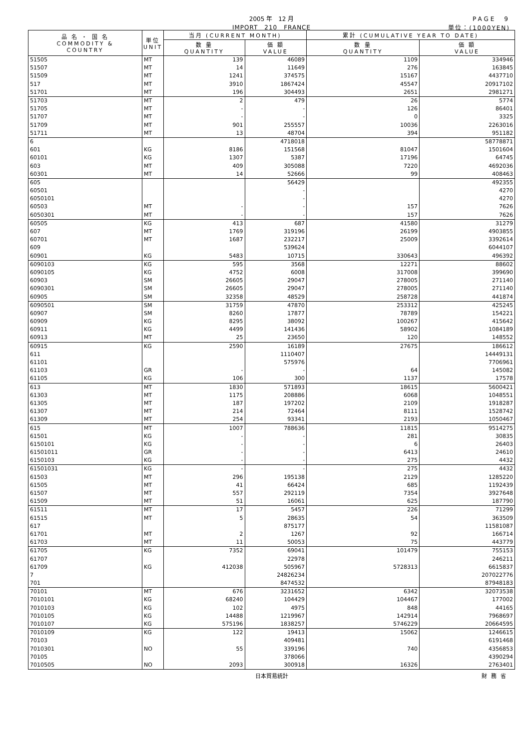2005 年　12 月
IMPORT　210　FRANCE
PAGE　9
単位：(1000YEN)
| 品 名 ・ 国 名 COMMODITY & COUNTRY | 単位 UNIT | 当月 (CURRENT MONTH) | | 累計 (CUMULATIVE YEAR TO DATE) | |
| --- | --- | --- | --- | --- | --- |
| | | 数 量 QUANTITY | 価 額 VALUE | 数 量 QUANTITY | 価 額 VALUE |
| 51505 | MT | 139 | 46089 | 1109 | 334946 |
| 51507 | MT | 14 | 11649 | 276 | 163845 |
| 51509 | MT | 1241 | 374575 | 15167 | 4437710 |
| 517 | MT | 3910 | 1867424 | 45547 | 20917102 |
| 51701 | MT | 196 | 304493 | 2651 | 2981271 |
| 51703 | MT | 2 | 479 | 26 | 5774 |
| 51705 | MT | - | - | 126 | 86401 |
| 51707 | MT | - | - | 0 | 3325 |
| 51709 | MT | 901 | 255557 | 10036 | 2263016 |
| 51711 | MT | 13 | 48704 | 394 | 951182 |
| 6 | | | 4718018 | | 58778871 |
| 601 | KG | 8186 | 151568 | 81047 | 1501604 |
| 60101 | KG | 1307 | 5387 | 17196 | 64745 |
| 603 | MT | 409 | 305088 | 7220 | 4692036 |
| 60301 | MT | 14 | 52666 | 99 | 408463 |
| 605 | | | 56429 | | 492355 |
| 60501 | | | - | | 4270 |
| 6050101 | | | - | | 4270 |
| 60503 | MT | - | - | 157 | 7626 |
| 6050301 | MT | - | - | 157 | 7626 |
| 60505 | KG | 413 | 687 | 41580 | 31279 |
| 607 | MT | 1769 | 319196 | 26199 | 4903855 |
| 60701 | MT | 1687 | 232217 | 25009 | 3392614 |
| 609 | | | 539624 | | 6044107 |
| 60901 | KG | 5483 | 10715 | 330643 | 496392 |
| 6090103 | KG | 595 | 3568 | 12271 | 88602 |
| 6090105 | KG | 4752 | 6008 | 317008 | 399690 |
| 60903 | SM | 26605 | 29047 | 278005 | 271140 |
| 6090301 | SM | 26605 | 29047 | 278005 | 271140 |
| 60905 | SM | 32358 | 48529 | 258728 | 441874 |
| 6090501 | SM | 31759 | 47870 | 253312 | 425245 |
| 60907 | SM | 8260 | 17877 | 78789 | 154221 |
| 60909 | KG | 8295 | 38092 | 100267 | 415642 |
| 60911 | KG | 4499 | 141436 | 58902 | 1084189 |
| 60913 | MT | 25 | 23650 | 120 | 148552 |
| 60915 | KG | 2590 | 16189 | 27675 | 186612 |
| 611 | | | 1110407 | | 14449131 |
| 61101 | | | 575976 | | 7706961 |
| 61103 | GR | - | - | 64 | 145082 |
| 61105 | KG | 106 | 300 | 1137 | 17578 |
| 613 | MT | 1830 | 571893 | 18615 | 5600421 |
| 61303 | MT | 1175 | 208886 | 6068 | 1048551 |
| 61305 | MT | 187 | 197202 | 2109 | 1918287 |
| 61307 | MT | 214 | 72464 | 8111 | 1528742 |
| 61309 | MT | 254 | 93341 | 2193 | 1050467 |
| 615 | MT | 1007 | 788636 | 11815 | 9514275 |
| 61501 | KG | - | - | 281 | 30835 |
| 6150101 | KG | - | - | 6 | 26403 |
| 61501011 | GR | - | - | 6413 | 24610 |
| 6150103 | KG | - | - | 275 | 4432 |
| 61501031 | KG | - | - | 275 | 4432 |
| 61503 | MT | 296 | 195138 | 2129 | 1285220 |
| 61505 | MT | 41 | 66424 | 685 | 1192439 |
| 61507 | MT | 557 | 292119 | 7354 | 3927648 |
| 61509 | MT | 51 | 16061 | 625 | 187790 |
| 61511 | MT | 17 | 5457 | 226 | 71299 |
| 61515 | MT | 5 | 28635 | 54 | 363509 |
| 617 | | | 875177 | | 11581087 |
| 61701 | MT | 2 | 1267 | 92 | 166714 |
| 61703 | MT | 11 | 50053 | 75 | 443779 |
| 61705 | KG | 7352 | 69041 | 101479 | 755153 |
| 61707 | | | 22978 | | 246211 |
| 61709 | KG | 412038 | 505967 | 5728313 | 6615837 |
| 7 | | | 24826234 | | 207022776 |
| 701 | | | 8474532 | | 87948183 |
| 70101 | MT | 676 | 3231652 | 6342 | 32073538 |
| 7010101 | KG | 68240 | 104429 | 104467 | 177002 |
| 7010103 | KG | 102 | 4975 | 848 | 44165 |
| 7010105 | KG | 14488 | 1219967 | 142914 | 7968697 |
| 7010107 | KG | 575196 | 1838257 | 5746229 | 20664595 |
| 7010109 | KG | 122 | 19413 | 15062 | 1246615 |
| 70103 | | | 409481 | | 6191468 |
| 7010301 | NO | 55 | 339196 | 740 | 4356853 |
| 70105 | | | 378066 | | 4390294 |
| 7010505 | NO | 2093 | 300918 | 16326 | 2763401 |
日本貿易統計 財務省